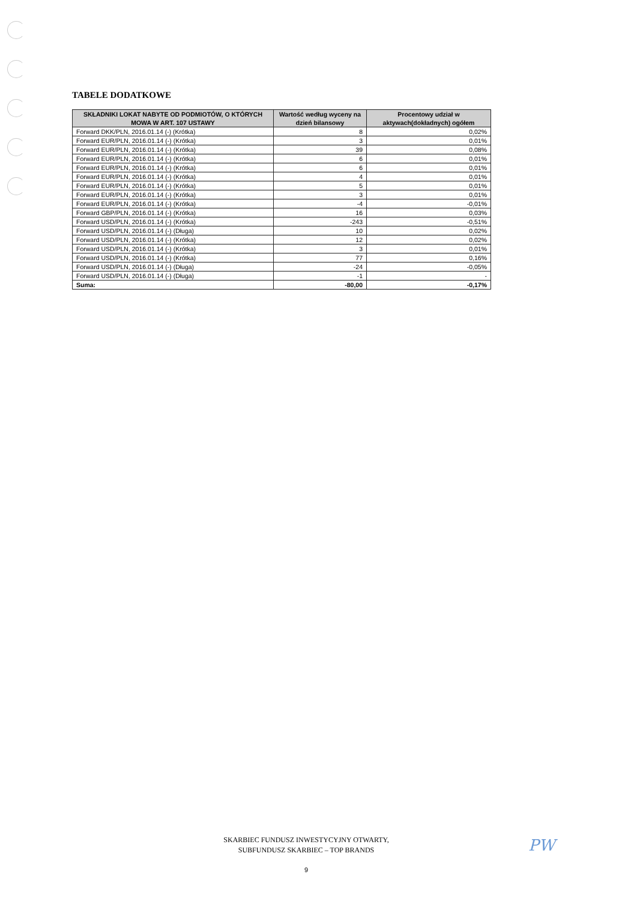TABELE DODATKOWE
| SKŁADNIKI LOKAT NABYTE OD PODMIOTÓW, O KTÓRYCH MOWA W ART. 107 USTAWY | Wartość według wyceny na dzień bilansowy | Procentowy udział w aktywach(dokładnych) ogółem |
| --- | --- | --- |
| Forward DKK/PLN, 2016.01.14 (-) (Krótka) | 8 | 0,02% |
| Forward EUR/PLN, 2016.01.14 (-) (Krótka) | 3 | 0,01% |
| Forward EUR/PLN, 2016.01.14 (-) (Krótka) | 39 | 0,08% |
| Forward EUR/PLN, 2016.01.14 (-) (Krótka) | 6 | 0,01% |
| Forward EUR/PLN, 2016.01.14 (-) (Krótka) | 6 | 0,01% |
| Forward EUR/PLN, 2016.01.14 (-) (Krótka) | 4 | 0,01% |
| Forward EUR/PLN, 2016.01.14 (-) (Krótka) | 5 | 0,01% |
| Forward EUR/PLN, 2016.01.14 (-) (Krótka) | 3 | 0,01% |
| Forward EUR/PLN, 2016.01.14 (-) (Krótka) | -4 | -0,01% |
| Forward GBP/PLN, 2016.01.14 (-) (Krótka) | 16 | 0,03% |
| Forward USD/PLN, 2016.01.14 (-) (Krótka) | -243 | -0,51% |
| Forward USD/PLN, 2016.01.14 (-) (Długa) | 10 | 0,02% |
| Forward USD/PLN, 2016.01.14 (-) (Krótka) | 12 | 0,02% |
| Forward USD/PLN, 2016.01.14 (-) (Krótka) | 3 | 0,01% |
| Forward USD/PLN, 2016.01.14 (-) (Krótka) | 77 | 0,16% |
| Forward USD/PLN, 2016.01.14 (-) (Długa) | -24 | -0,05% |
| Forward USD/PLN, 2016.01.14 (-) (Długa) | -1 | - |
| Suma: | -80,00 | -0,17% |
SKARBIEC FUNDUSZ INWESTYCYJNY OTWARTY,
SUBFUNDUSZ SKARBIEC – TOP BRANDS
9
PW